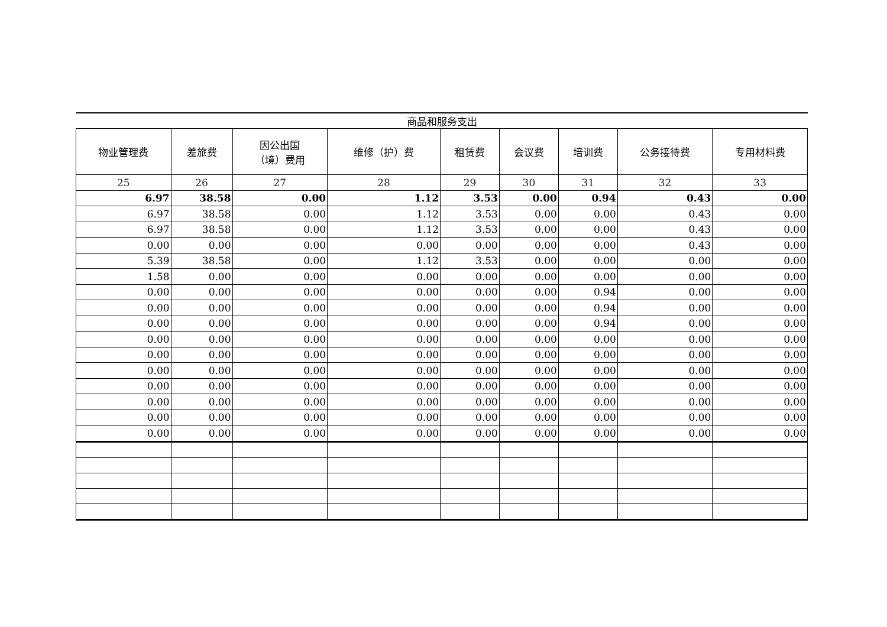| 商品和服务支出 | | | | | | | | |
| 物业管理费 | 差旅费 | 因公出国 （境）费用 | 维修（护）费 | 租赁费 | 会议费 | 培训费 | 公务接待费 | 专用材料费 |
| 25 | 26 | 27 | 28 | 29 | 30 | 31 | 32 | 33 |
| 6.97 | 38.58 | 0.00 | 1.12 | 3.53 | 0.00 | 0.94 | 0.43 | 0.00 |
| 6.97 | 38.58 | 0.00 | 1.12 | 3.53 | 0.00 | 0.00 | 0.43 | 0.00 |
| 6.97 | 38.58 | 0.00 | 1.12 | 3.53 | 0.00 | 0.00 | 0.43 | 0.00 |
| 0.00 | 0.00 | 0.00 | 0.00 | 0.00 | 0.00 | 0.00 | 0.43 | 0.00 |
| 5.39 | 38.58 | 0.00 | 1.12 | 3.53 | 0.00 | 0.00 | 0.00 | 0.00 |
| 1.58 | 0.00 | 0.00 | 0.00 | 0.00 | 0.00 | 0.00 | 0.00 | 0.00 |
| 0.00 | 0.00 | 0.00 | 0.00 | 0.00 | 0.00 | 0.94 | 0.00 | 0.00 |
| 0.00 | 0.00 | 0.00 | 0.00 | 0.00 | 0.00 | 0.94 | 0.00 | 0.00 |
| 0.00 | 0.00 | 0.00 | 0.00 | 0.00 | 0.00 | 0.94 | 0.00 | 0.00 |
| 0.00 | 0.00 | 0.00 | 0.00 | 0.00 | 0.00 | 0.00 | 0.00 | 0.00 |
| 0.00 | 0.00 | 0.00 | 0.00 | 0.00 | 0.00 | 0.00 | 0.00 | 0.00 |
| 0.00 | 0.00 | 0.00 | 0.00 | 0.00 | 0.00 | 0.00 | 0.00 | 0.00 |
| 0.00 | 0.00 | 0.00 | 0.00 | 0.00 | 0.00 | 0.00 | 0.00 | 0.00 |
| 0.00 | 0.00 | 0.00 | 0.00 | 0.00 | 0.00 | 0.00 | 0.00 | 0.00 |
| 0.00 | 0.00 | 0.00 | 0.00 | 0.00 | 0.00 | 0.00 | 0.00 | 0.00 |
| 0.00 | 0.00 | 0.00 | 0.00 | 0.00 | 0.00 | 0.00 | 0.00 | 0.00 |